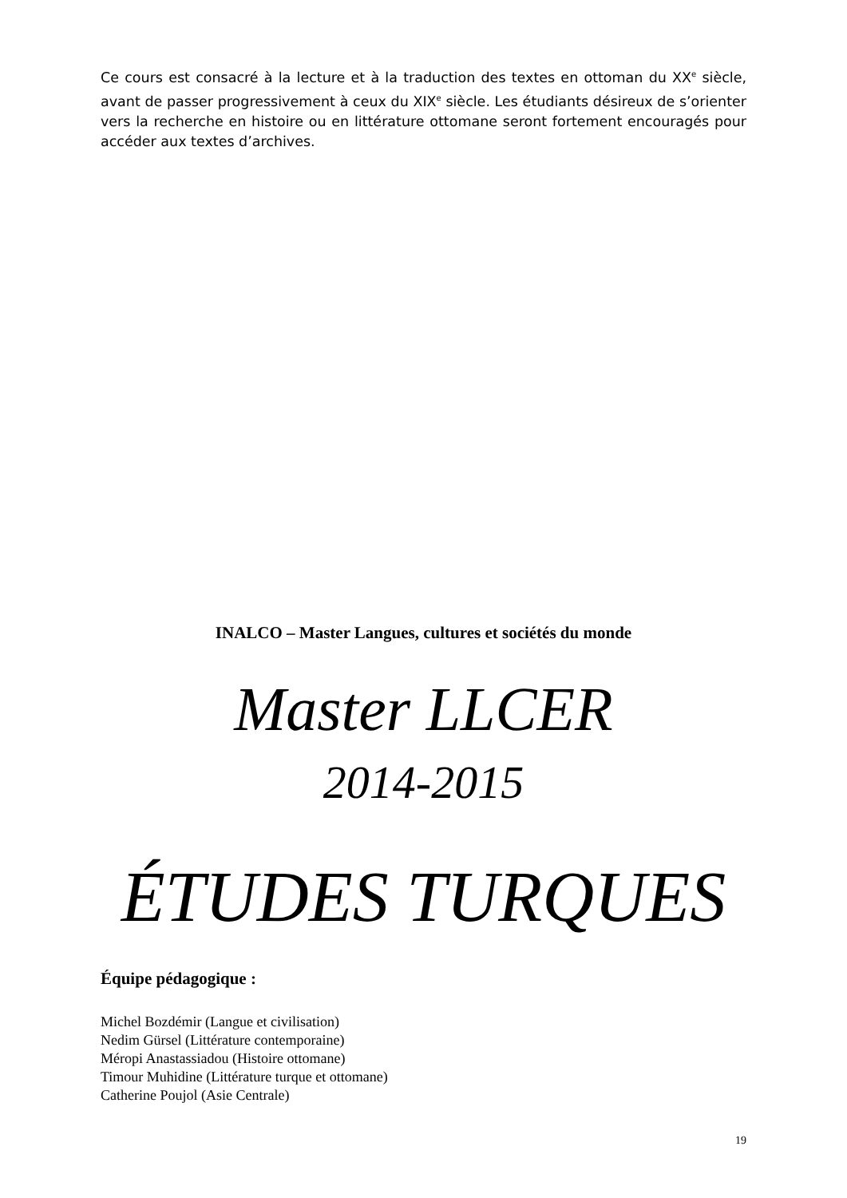Ce cours est consacré à la lecture et à la traduction des textes en ottoman du XX<sup>e</sup> siècle, avant de passer progressivement à ceux du XIX<sup>e</sup> siècle. Les étudiants désireux de s’orienter vers la recherche en histoire ou en littérature ottomane seront fortement encouragés pour accéder aux textes d’archives.
INALCO – Master Langues, cultures et sociétés du monde
Master LLCER
2014-2015
ÉTUDES TURQUES
Équipe pédagogique :
Michel Bozdémir (Langue et civilisation)
Nedim Gürsel (Littérature contemporaine)
Méropi Anastassiadou (Histoire ottomane)
Timour Muhidine (Littérature turque et ottomane)
Catherine Poujol (Asie Centrale)
19